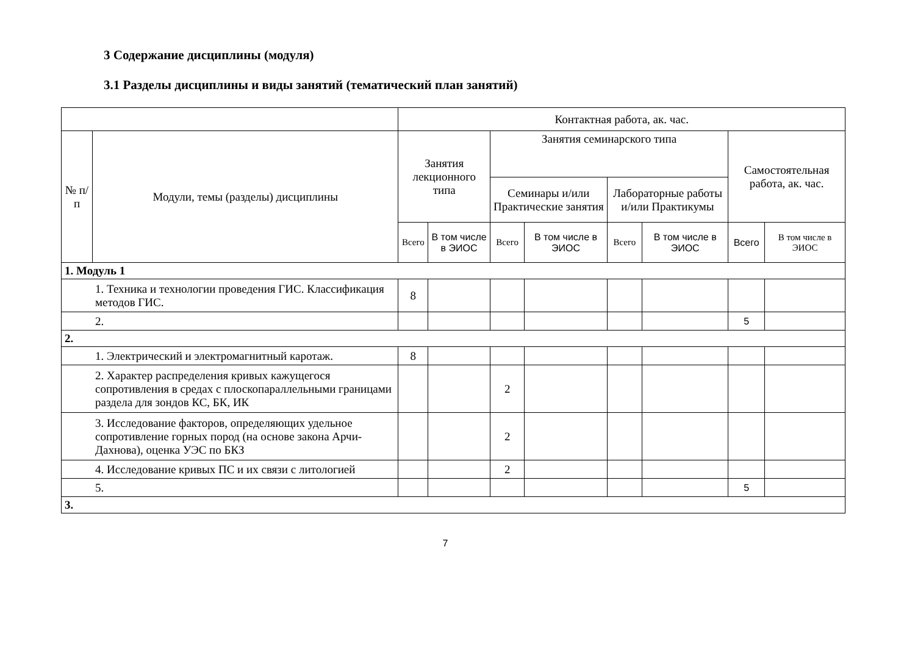3 Содержание дисциплины (модуля)
3.1 Разделы дисциплины и виды занятий (тематический план занятий)
| | | Контактная работа, ак. час. | | | | | | | |
| --- | --- | --- | --- | --- | --- | --- | --- | --- | --- |
| № п/п | Модули, темы (разделы) дисциплины | Занятия лекционного типа | | Занятия семинарского типа | | | | Самостоятельная работа, ак. час. | |
| | | | | Семинары и/или Практические занятия | | Лабораторные работы и/или Практикумы | | | |
| | | Всего | В том числе в ЭИОС | Всего | В том числе в ЭИОС | Всего | В том числе в ЭИОС | Всего | В том числе в ЭИОС |
| 1. Модуль 1 | | | | | | | | | |
| 1. Техника и технологии проведения ГИС. Классификация методов ГИС. | | 8 | | | | | | | |
| 2. | | | | | | | | 5 | |
| 2. | | | | | | | | | |
| 1. Электрический и электромагнитный каротаж. | | 8 | | | | | | | |
| 2. Характер распределения кривых кажущегося сопротивления в средах с плоскопараллельными границами раздела для зондов КС, БК, ИК | | | | 2 | | | | | |
| 3. Исследование факторов, определяющих удельное сопротивление горных пород (на основе закона Арчи-Дахнова), оценка УЭС по БКЗ | | | | 2 | | | | | |
| 4. Исследование кривых ПС и их связи с литологией | | | | 2 | | | | | |
| 5. | | | | | | | | 5 | |
| 3. | | | | | | | | | |
7